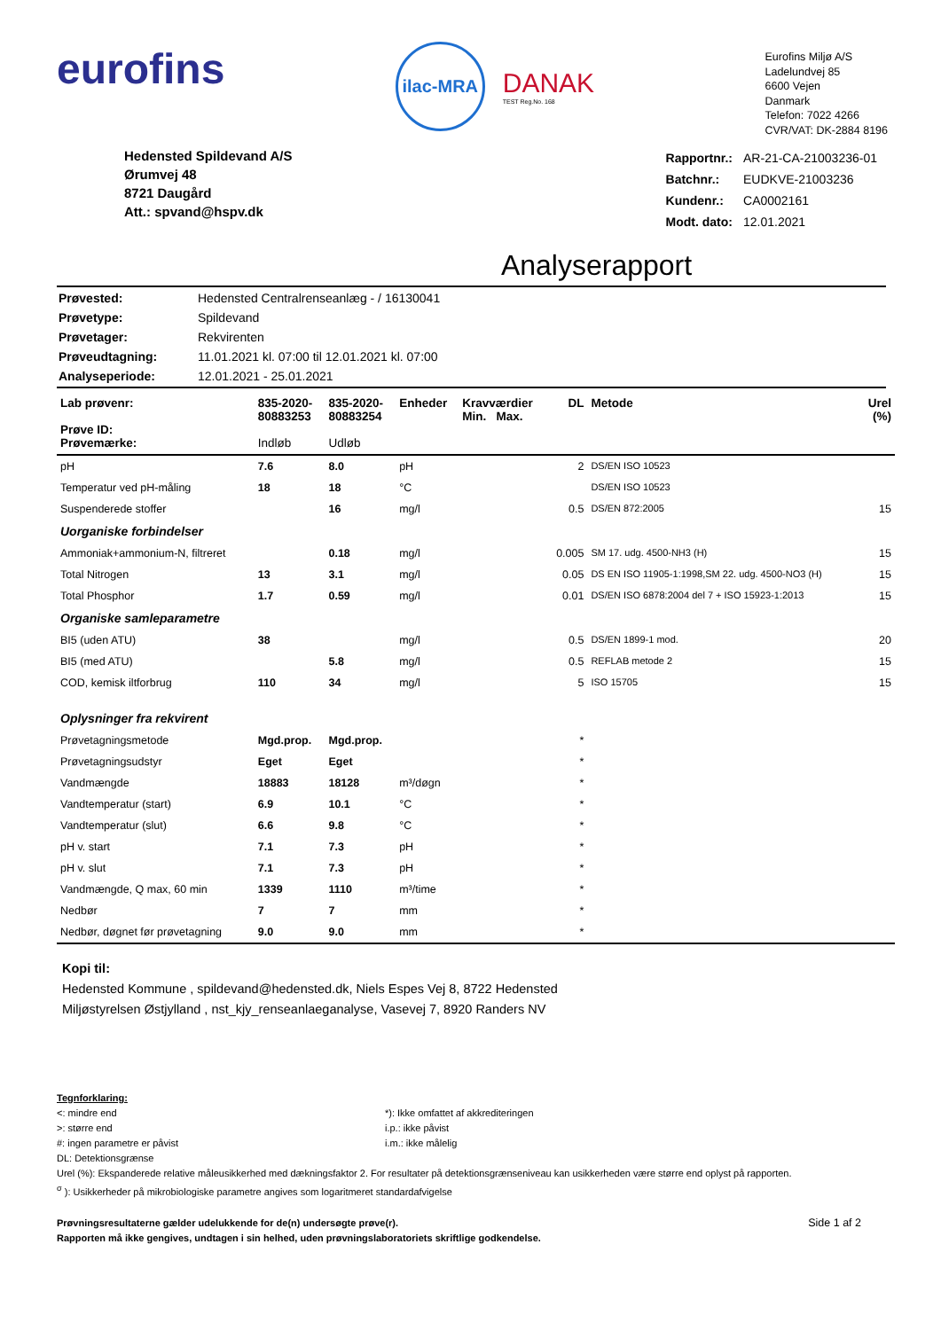eurofins
ilac-MRA
DANAK
TEST Reg.No. 168
Eurofins Miljø A/S
Ladelundvej 85
6600 Vejen
Danmark
Telefon: 7022 4266
CVR/VAT: DK-2884 8196
Hedensted Spildevand A/S
Ørumvej 48
8721 Daugård
Att.: spvand@hspv.dk
| Rapportnr.: | AR-21-CA-21003236-01 |
| Batchnr.: | EUDKVE-21003236 |
| Kundenr.: | CA0002161 |
| Modt. dato: | 12.01.2021 |
Analyserapport
| Prøvested: | Hedensted Centralrenseanlæg - / 16130041 |
| Prøvetype: | Spildevand |
| Prøvetager: | Rekvirenten |
| Prøveudtagning: | 11.01.2021 kl. 07:00 til 12.01.2021 kl. 07:00 |
| Analyseperiode: | 12.01.2021 - 25.01.2021 |
| Lab prøvenr: Prøve ID: Prøvemærke: | 835-2020- 80883253 Indløb | 835-2020- 80883254 Udløb | Enheder | Kravværdier Min. Max. | DL | Metode | Urel (%) |
| --- | --- | --- | --- | --- | --- | --- | --- |
| pH | 7.6 | 8.0 | pH | | 2 | DS/EN ISO 10523 | |
| Temperatur ved pH-måling | 18 | 18 | °C | | | DS/EN ISO 10523 | |
| Suspenderede stoffer | | 16 | mg/l | | 0.5 | DS/EN 872:2005 | 15 |
| Uorganiske forbindelser | | | | | | | |
| Ammoniak+ammonium-N, filtreret | | 0.18 | mg/l | | 0.005 | SM 17. udg. 4500-NH3 (H) | 15 |
| Total Nitrogen | 13 | 3.1 | mg/l | | 0.05 | DS EN ISO 11905-1:1998,SM 22. udg. 4500-NO3 (H) | 15 |
| Total Phosphor | 1.7 | 0.59 | mg/l | | 0.01 | DS/EN ISO 6878:2004 del 7 + ISO 15923-1:2013 | 15 |
| Organiske samleparametre | | | | | | | |
| BI5 (uden ATU) | 38 | | mg/l | | 0.5 | DS/EN 1899-1 mod. | 20 |
| BI5 (med ATU) | | 5.8 | mg/l | | 0.5 | REFLAB metode 2 | 15 |
| COD, kemisk iltforbrug | 110 | 34 | mg/l | | 5 | ISO 15705 | 15 |
| Oplysninger fra rekvirent | | | | | | | |
| Prøvetagningsmetode | Mgd.prop. | Mgd.prop. | | | * | | |
| Prøvetagningsudstyr | Eget | Eget | | | * | | |
| Vandmængde | 18883 | 18128 | m³/døgn | | * | | |
| Vandtemperatur (start) | 6.9 | 10.1 | °C | | * | | |
| Vandtemperatur (slut) | 6.6 | 9.8 | °C | | * | | |
| pH v. start | 7.1 | 7.3 | pH | | * | | |
| pH v. slut | 7.1 | 7.3 | pH | | * | | |
| Vandmængde, Q max, 60 min | 1339 | 1110 | m³/time | | * | | |
| Nedbør | 7 | 7 | mm | | * | | |
| Nedbør, døgnet før prøvetagning | 9.0 | 9.0 | mm | | * | | |
Kopi til:
Hedensted Kommune , spildevand@hedensted.dk, Niels Espes Vej 8, 8722 Hedensted
Miljøstyrelsen Østjylland , nst_kjy_renseanlaeganalyse, Vasevej 7, 8920 Randers NV
Tegnforklaring:
<: mindre end
>: større end
#: ingen parametre er påvist
DL: Detektionsgrænse
*): Ikke omfattet af akkrediteringen
i.p.: ikke påvist
i.m.: ikke målelig
Urel (%): Ekspanderede relative måleusikkerhed med dækningsfaktor 2. For resultater på detektionsgrænseniveau kan usikkerheden være større end oplyst på rapporten.
<sup>σ</sup> ): Usikkerheder på mikrobiologiske parametre angives som logaritmeret standardafvigelse
Prøvningsresultaterne gælder udelukkende for de(n) undersøgte prøve(r).
Rapporten må ikke gengives, undtagen i sin helhed, uden prøvningslaboratoriets skriftlige godkendelse. Side 1 af 2